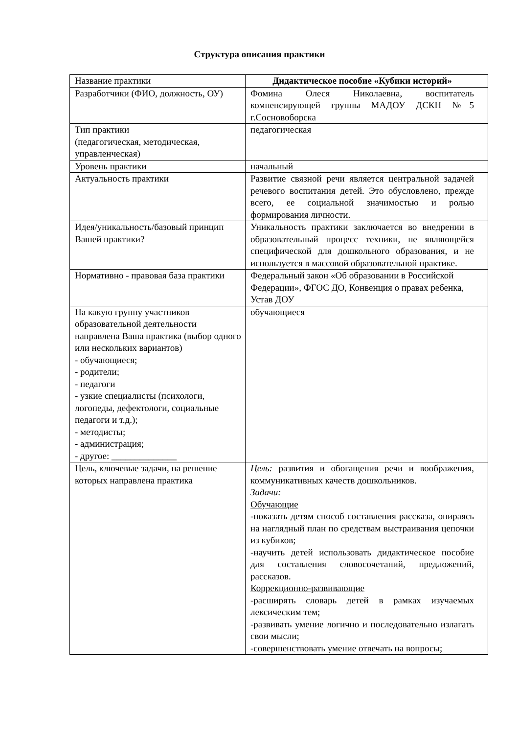Структура описания практики
| Название практики | Дидактическое пособие «Кубики историй» |
| Разработчики (ФИО, должность, ОУ) | Фомина Олеся Николаевна, воспитатель компенсирующей группы МАДОУ ДСКН №5 г.Сосновоборска |
| Тип практики (педагогическая, методическая, управленческая) | педагогическая |
| Уровень практики | начальный |
| Актуальность практики | Развитие связной речи является центральной задачей речевого воспитания детей. Это обусловлено, прежде всего, ее социальной значимостью и ролью формирования личности. |
| Идея/уникальность/базовый принцип Вашей практики? | Уникальность практики заключается во внедрении в образовательный процесс техники, не являющейся специфической для дошкольного образования, и не используется в массовой образовательной практике. |
| Нормативно - правовая база практики | Федеральный закон «Об образовании в Российской Федерации», ФГОС ДО, Конвенция о правах ребенка, Устав ДОУ |
| На какую группу участников образовательной деятельности направлена Ваша практика (выбор одного или нескольких вариантов) - обучающиеся; - родители; - педагоги - узкие специалисты (психологи, логопеды, дефектологи, социальные педагоги и т.д.); - методисты; - администрация; - другое: ______________ | обучающиеся |
| Цель, ключевые задачи, на решение которых направлена практика | Цель: развития и обогащения речи и воображения, коммуникативных качеств дошкольников. Задачи: Обучающие -показать детям способ составления рассказа, опираясь на наглядный план по средствам выстраивания цепочки из кубиков; -научить детей использовать дидактическое пособие для составления словосочетаний, предложений, рассказов. Коррекционно-развивающие -расширять словарь детей в рамках изучаемых лексическим тем; -развивать умение логично и последовательно излагать свои мысли; -совершенствовать умение отвечать на вопросы; |